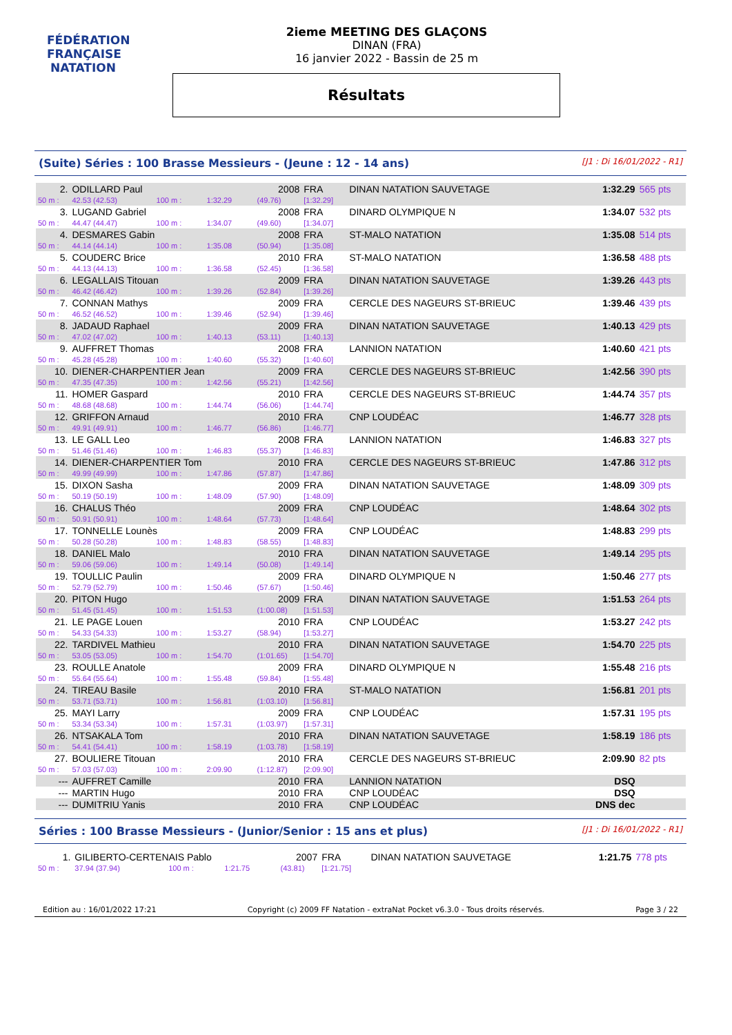FÉDÉRATION FRANÇAISE
NATATION
2ieme MEETING DES GLAÇONS
DINAN (FRA)
16 janvier 2022 - Bassin de 25 m
Résultats
(Suite) Séries : 100 Brasse Messieurs - (Jeune : 12 - 14 ans) [J1 : Di 16/01/2022 - R1]
| 2. | ODILLARD Paul | | | 2008 | FRA | DINAN NATATION SAUVETAGE | 1:32.29 | 565 pts |
| 50 m : | 42.53 (42.53) | 100 m : | 1:32.29 | (49.76) | [1:32.29] | | | |
| 3. | LUGAND Gabriel | | | 2008 | FRA | DINARD OLYMPIQUE N | 1:34.07 | 532 pts |
| 50 m : | 44.47 (44.47) | 100 m : | 1:34.07 | (49.60) | [1:34.07] | | | |
| 4. | DESMARES Gabin | | | 2008 | FRA | ST-MALO NATATION | 1:35.08 | 514 pts |
| 50 m : | 44.14 (44.14) | 100 m : | 1:35.08 | (50.94) | [1:35.08] | | | |
| 5. | COUDERC Brice | | | 2010 | FRA | ST-MALO NATATION | 1:36.58 | 488 pts |
| 50 m : | 44.13 (44.13) | 100 m : | 1:36.58 | (52.45) | [1:36.58] | | | |
| 6. | LEGALLAIS Titouan | | | 2009 | FRA | DINAN NATATION SAUVETAGE | 1:39.26 | 443 pts |
| 50 m : | 46.42 (46.42) | 100 m : | 1:39.26 | (52.84) | [1:39.26] | | | |
| 7. | CONNAN Mathys | | | 2009 | FRA | CERCLE DES NAGEURS ST-BRIEUC | 1:39.46 | 439 pts |
| 50 m : | 46.52 (46.52) | 100 m : | 1:39.46 | (52.94) | [1:39.46] | | | |
| 8. | JADAUD Raphael | | | 2009 | FRA | DINAN NATATION SAUVETAGE | 1:40.13 | 429 pts |
| 50 m : | 47.02 (47.02) | 100 m : | 1:40.13 | (53.11) | [1:40.13] | | | |
| 9. | AUFFRET Thomas | | | 2008 | FRA | LANNION NATATION | 1:40.60 | 421 pts |
| 50 m : | 45.28 (45.28) | 100 m : | 1:40.60 | (55.32) | [1:40.60] | | | |
| 10. | DIENER-CHARPENTIER Jean | | | 2009 | FRA | CERCLE DES NAGEURS ST-BRIEUC | 1:42.56 | 390 pts |
| 50 m : | 47.35 (47.35) | 100 m : | 1:42.56 | (55.21) | [1:42.56] | | | |
| 11. | HOMER Gaspard | | | 2010 | FRA | CERCLE DES NAGEURS ST-BRIEUC | 1:44.74 | 357 pts |
| 50 m : | 48.68 (48.68) | 100 m : | 1:44.74 | (56.06) | [1:44.74] | | | |
| 12. | GRIFFON Arnaud | | | 2010 | FRA | CNP LOUDÉAC | 1:46.77 | 328 pts |
| 50 m : | 49.91 (49.91) | 100 m : | 1:46.77 | (56.86) | [1:46.77] | | | |
| 13. | LE GALL Leo | | | 2008 | FRA | LANNION NATATION | 1:46.83 | 327 pts |
| 50 m : | 51.46 (51.46) | 100 m : | 1:46.83 | (55.37) | [1:46.83] | | | |
| 14. | DIENER-CHARPENTIER Tom | | | 2010 | FRA | CERCLE DES NAGEURS ST-BRIEUC | 1:47.86 | 312 pts |
| 50 m : | 49.99 (49.99) | 100 m : | 1:47.86 | (57.87) | [1:47.86] | | | |
| 15. | DIXON Sasha | | | 2009 | FRA | DINAN NATATION SAUVETAGE | 1:48.09 | 309 pts |
| 50 m : | 50.19 (50.19) | 100 m : | 1:48.09 | (57.90) | [1:48.09] | | | |
| 16. | CHALUS Théo | | | 2009 | FRA | CNP LOUDÉAC | 1:48.64 | 302 pts |
| 50 m : | 50.91 (50.91) | 100 m : | 1:48.64 | (57.73) | [1:48.64] | | | |
| 17. | TONNELLE Lounès | | | 2009 | FRA | CNP LOUDÉAC | 1:48.83 | 299 pts |
| 50 m : | 50.28 (50.28) | 100 m : | 1:48.83 | (58.55) | [1:48.83] | | | |
| 18. | DANIEL Malo | | | 2010 | FRA | DINAN NATATION SAUVETAGE | 1:49.14 | 295 pts |
| 50 m : | 59.06 (59.06) | 100 m : | 1:49.14 | (50.08) | [1:49.14] | | | |
| 19. | TOULLIC Paulin | | | 2009 | FRA | DINARD OLYMPIQUE N | 1:50.46 | 277 pts |
| 50 m : | 52.79 (52.79) | 100 m : | 1:50.46 | (57.67) | [1:50.46] | | | |
| 20. | PITON Hugo | | | 2009 | FRA | DINAN NATATION SAUVETAGE | 1:51.53 | 264 pts |
| 50 m : | 51.45 (51.45) | 100 m : | 1:51.53 | (1:00.08) | [1:51.53] | | | |
| 21. | LE PAGE Louen | | | 2010 | FRA | CNP LOUDÉAC | 1:53.27 | 242 pts |
| 50 m : | 54.33 (54.33) | 100 m : | 1:53.27 | (58.94) | [1:53.27] | | | |
| 22. | TARDIVEL Mathieu | | | 2010 | FRA | DINAN NATATION SAUVETAGE | 1:54.70 | 225 pts |
| 50 m : | 53.05 (53.05) | 100 m : | 1:54.70 | (1:01.65) | [1:54.70] | | | |
| 23. | ROULLE Anatole | | | 2009 | FRA | DINARD OLYMPIQUE N | 1:55.48 | 216 pts |
| 50 m : | 55.64 (55.64) | 100 m : | 1:55.48 | (59.84) | [1:55.48] | | | |
| 24. | TIREAU Basile | | | 2010 | FRA | ST-MALO NATATION | 1:56.81 | 201 pts |
| 50 m : | 53.71 (53.71) | 100 m : | 1:56.81 | (1:03.10) | [1:56.81] | | | |
| 25. | MAYI Larry | | | 2009 | FRA | CNP LOUDÉAC | 1:57.31 | 195 pts |
| 50 m : | 53.34 (53.34) | 100 m : | 1:57.31 | (1:03.97) | [1:57.31] | | | |
| 26. | NTSAKALA Tom | | | 2010 | FRA | DINAN NATATION SAUVETAGE | 1:58.19 | 186 pts |
| 50 m : | 54.41 (54.41) | 100 m : | 1:58.19 | (1:03.78) | [1:58.19] | | | |
| 27. | BOULIERE Titouan | | | 2010 | FRA | CERCLE DES NAGEURS ST-BRIEUC | 2:09.90 | 82 pts |
| 50 m : | 57.03 (57.03) | 100 m : | 2:09.90 | (1:12.87) | [2:09.90] | | | |
| --- | AUFFRET Camille | | | 2010 | FRA | LANNION NATATION | DSQ | |
| --- | MARTIN Hugo | | | 2010 | FRA | CNP LOUDÉAC | DSQ | |
| --- | DUMITRIU Yanis | | | 2010 | FRA | CNP LOUDÉAC | DNS dec | |
Séries : 100 Brasse Messieurs - (Junior/Senior : 15 ans et plus) [J1 : Di 16/01/2022 - R1]
| 1. | GILIBERTO-CERTENAIS Pablo | | | 2007 | FRA | DINAN NATATION SAUVETAGE | 1:21.75 | 778 pts |
| 50 m : | 37.94 (37.94) | 100 m : | 1:21.75 | (43.81) | [1:21.75] | | | |
Edition au : 16/01/2022 17:21 Copyright (c) 2009 FF Natation - extraNat Pocket v6.3.0 - Tous droits réservés. Page 3 / 22